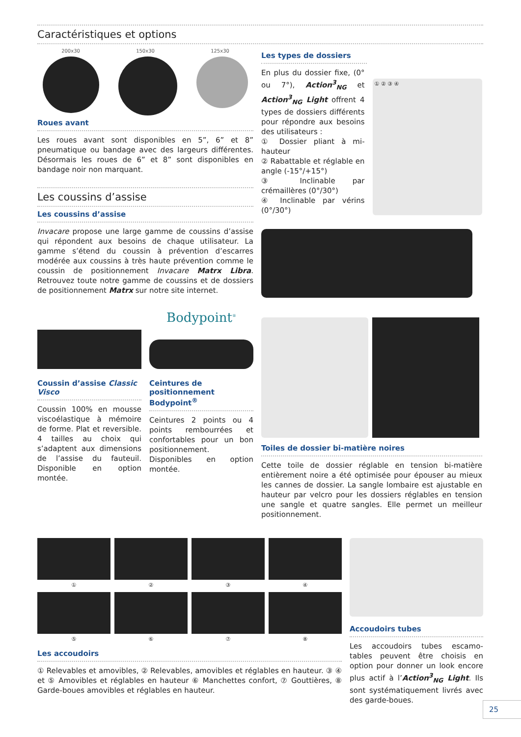Caractéristiques et options
200x30 150x30 125x30
Roues avant
Les roues avant sont disponibles en 5”, 6” et 8” pneumatique ou bandage avec des largeurs différentes. Désormais les roues de 6” et 8” sont disponibles en bandage noir non marquant.
Les coussins d’assise
Les coussins d’assise
Invacare propose une large gamme de coussins d’assise qui répondent aux besoins de chaque utilisateur. La gamme s’étend du coussin à prévention d’escarres modérée aux coussins à très haute prévention comme le coussin de positionnement Invacare Matrx Libra. Retrouvez toute notre gamme de coussins et de dossiers de positionnement Matrx sur notre site internet.
Coussin d’assise Classic Visco
Coussin 100% en mousse viscoélastique à mémoire de forme. Plat et reversible. 4 tailles au choix qui s’adaptent aux dimensions de l’assise du fauteuil. Disponible en option montée.
Bodypoint<sup>®</sup>
Ceintures de positionnement Bodypoint<sup>®</sup>
Ceintures 2 points ou 4 points rembourrées et confortables pour un bon positionnement. Disponibles en option montée.
Les types de dossiers
En plus du dossier fixe, (0° ou 7°), Action<sup>3</sup><sub>NG</sub> et Action<sup>3</sup><sub>NG</sub> Light offrent 4 types de dossiers différents pour répondre aux besoins des utilisateurs :
① Dossier pliant à mi-hauteur
② Rabattable et réglable en angle (-15°/+15°)
③ Inclinable par crémaillères (0°/30°)
④ Inclinable par vérins (0°/30°)
① ② ③ ④
Toiles de dossier bi-matière noires
Cette toile de dossier réglable en tension bi-matière entièrement noire a été optimisée pour épouser au mieux les cannes de dossier. La sangle lombaire est ajustable en hauteur par velcro pour les dossiers réglables en tension une sangle et quatre sangles. Elle permet un meilleur positionnement.
①
②
③
④
⑤
⑥
⑦
⑧
Les accoudoirs
① Relevables et amovibles, ② Relevables, amovibles et réglables en hauteur. ③ ④ et ⑤ Amovibles et réglables en hauteur ⑥ Manchettes confort, ⑦ Gouttières, ⑧ Garde-boues amovibles et réglables en hauteur.
Accoudoirs tubes
Les accoudoirs tubes escamo-tables peuvent être choisis en option pour donner un look encore plus actif à l’Action<sup>3</sup><sub>NG</sub> Light. Ils sont systématiquement livrés avec des garde-boues.
25